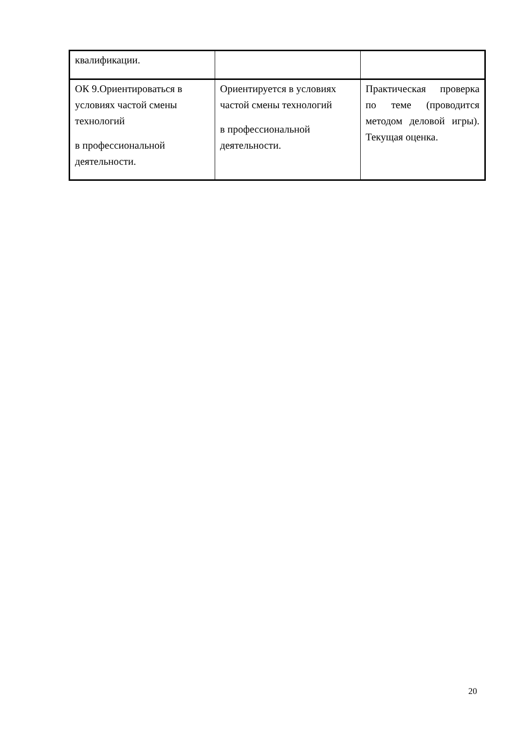| квалификации. | | |
| ОК 9.Ориентироваться в условиях частой смены технологий в профессиональной деятельности. | Ориентируется в условиях частой смены технологий в профессиональной деятельности. | Практическая проверка по теме (проводится методом деловой игры). Текущая оценка. |
20